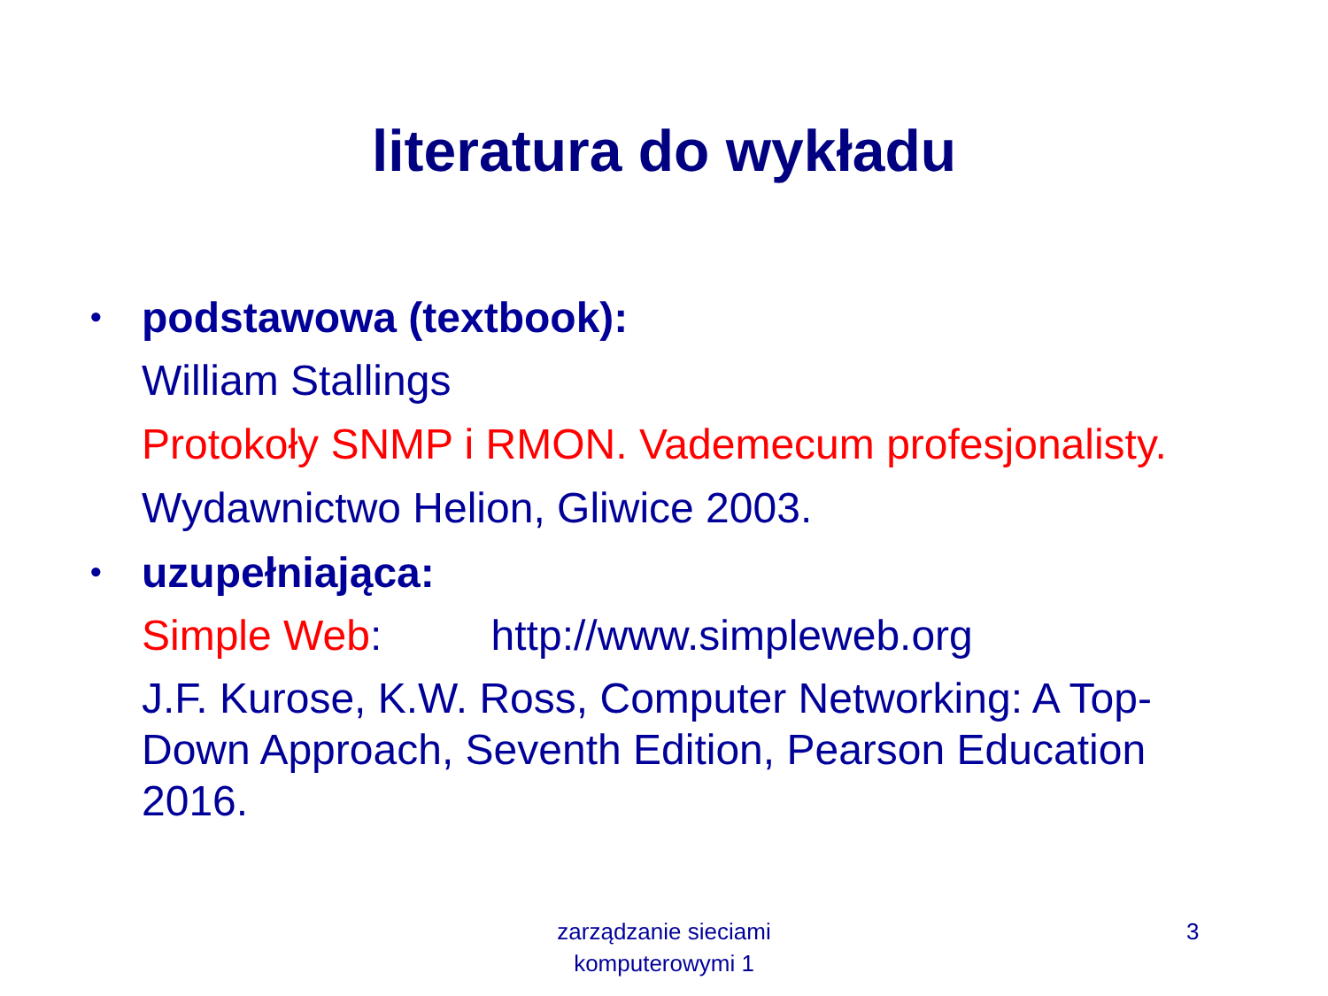literatura do wykładu
• podstawowa (textbook):
William Stallings
Protokoły SNMP i RMON. Vademecum profesjonalisty.
Wydawnictwo Helion, Gliwice 2003.
• uzupełniająca:
Simple Web: http://www.simpleweb.org
J.F. Kurose, K.W. Ross, Computer Networking: A Top-Down Approach, Seventh Edition, Pearson Education 2016.
zarządzanie sieciami komputerowymi 1
3